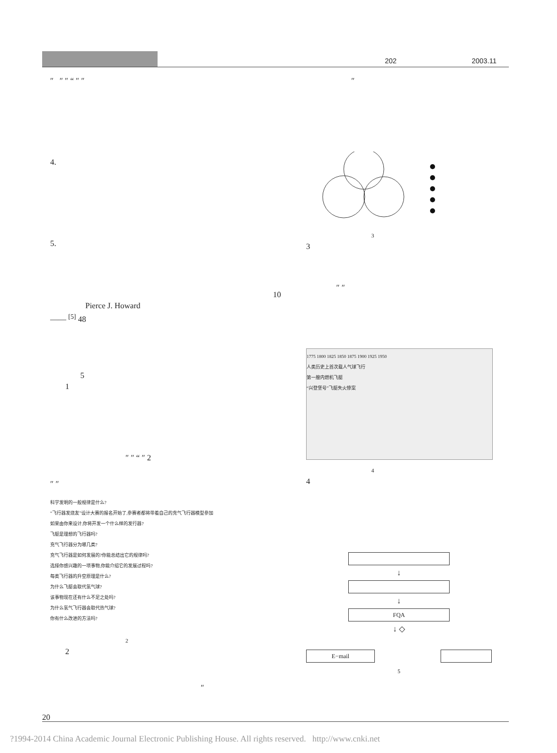202 2003.11
″ ″ ″ “ ″ ″
4.
5.
10
Pierce J. Howard
—— <sup>[5]</sup> 48
5
1
″ ″ “ ″ 2
″ ″
科学发明的一般规律是什么?
“飞行器发烧友”设计大赛的报名开始了,参赛者都将带着自己的充气飞行器模型参加
如果由你来设计,你将开发一个什么样的发行器?
飞艇是理想的飞行器吗?
充气飞行器分为哪几类?
充气飞行器是如何发展的?你能总结出它的规律吗?
选择你感兴趣的一项事物,你能介绍它的发展过程吗?
每类飞行器的升空原理是什么?
为什么飞艇会取代氢气球?
该事物现在还有什么不足之处吗?
为什么氢气飞行器会取代热气球?
你有什么改进的方法吗?
2
2
″
″
3
3
″ ″
1775 1800 1825 1850 1875 1900 1925 1950
人类历史上首次载人气球飞行
第一艘内燃机飞艇
“兴登堡号”飞艇失火惨案
4
4
↓
↓
FQA
↓ ◇
E−mail
5
20
?1994-2014 China Academic Journal Electronic Publishing House. All rights reserved. http://www.cnki.net